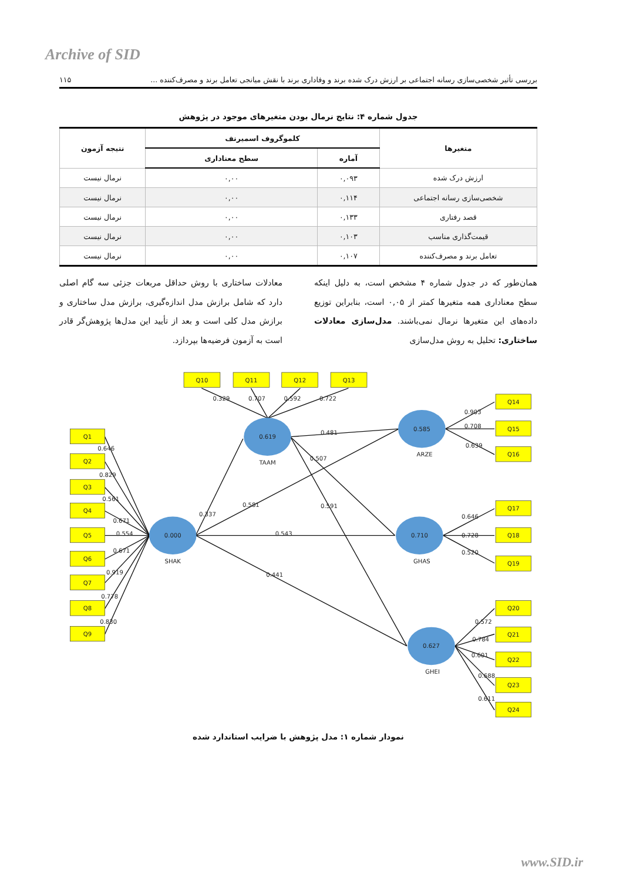Archive of SID
بررسی تأثیر شخصی‌سازی رسانه اجتماعی بر ارزش درک شده برند و وفاداری برند با نقش میانجی تعامل برند و مصرف‌کننده ... ۱۱۵
جدول شماره ۴: نتایج نرمال بودن متغیرهای موجود در پژوهش
| متغیرها | کلموگروف اسمیرنف | | نتیجه آزمون |
| --- | --- | --- | --- |
| | آماره | سطح معناداری | |
| ارزش درک شده | ۰,۰۹۳ | ۰,۰۰ | نرمال نیست |
| شخصی‌سازی رسانه اجتماعی | ۰,۱۱۴ | ۰,۰۰ | نرمال نیست |
| قصد رفتاری | ۰,۱۳۳ | ۰,۰۰ | نرمال نیست |
| قیمت‌گذاری مناسب | ۰,۱۰۳ | ۰,۰۰ | نرمال نیست |
| تعامل برند و مصرف‌کننده | ۰,۱۰۷ | ۰,۰۰ | نرمال نیست |
همان‌طور که در جدول شماره ۴ مشخص است، به دلیل اینکه سطح معناداری همه متغیرها کمتر از ۰,۰۵ است، بنابراین توزیع داده‌های این متغیرها نرمال نمی‌باشند. مدل‌سازی معادلات ساختاری: تحلیل به روش مدل‌سازی
معادلات ساختاری با روش حداقل مربعات جزئی سه گام اصلی دارد که شامل برازش مدل اندازه‌گیری، برازش مدل ساختاری و برازش مدل کلی است و بعد از تأیید این مدل‌ها پژوهش‌گر قادر است به آزمون فرضیه‌ها بپردازد.
Q1
Q2
Q3
Q4
Q5
Q6
Q7
Q8
Q9
Q10
Q11
Q12
Q13
Q14
Q15
Q16
Q17
Q18
Q19
Q20
Q21
Q22
Q23
Q24
0.000
SHAK
0.619
TAAM
0.585
ARZE
0.710
GHAS
0.627
GHEI
0.646
0.829
0.561
0.671
0.554
0.671
0.919
0.778
0.830
0.329
0.707
0.592
0.722
0.337
0.581
0.543
0.441
0.481
0.507
0.591
0.903
0.708
0.639
0.646
0.728
0.520
0.572
0.784
0.601
0.688
0.611
نمودار شماره ۱: مدل پژوهش با ضرایب استاندارد شده
www.SID.ir